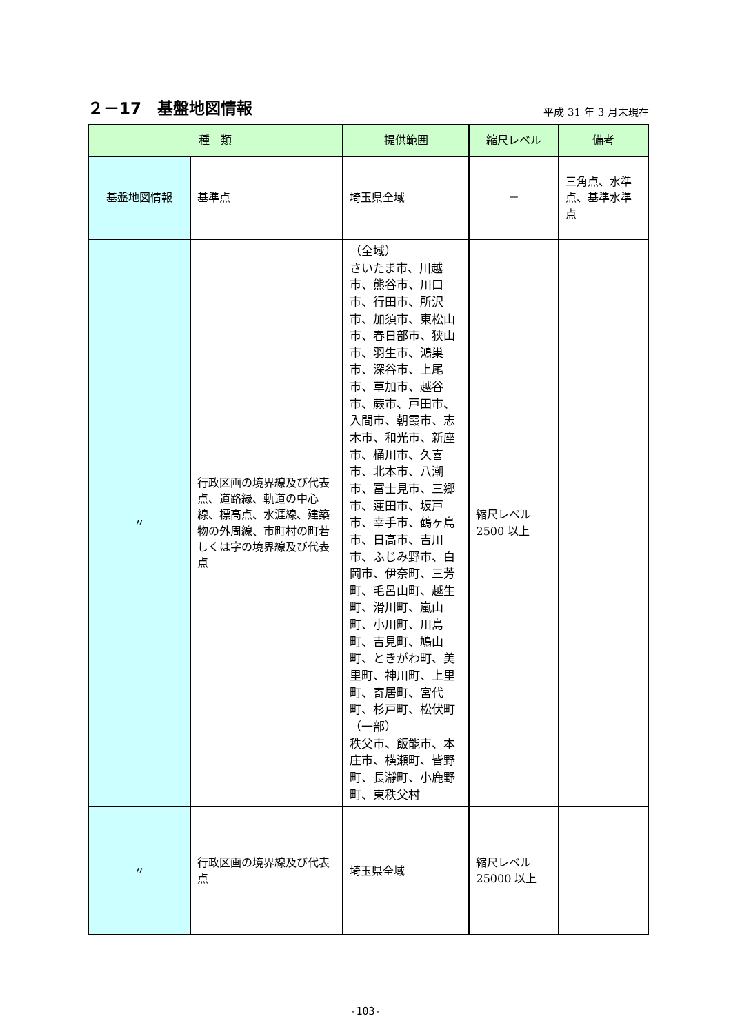２－17　基盤地図情報
平成 31 年 3 月末現在
| 種 類 | | 提供範囲 | 縮尺レベル | 備考 |
| --- | --- | --- | --- | --- |
| 基盤地図情報 | 基準点 | 埼玉県全域 | － | 三角点、水準点、基準水準点 |
| 〃 | 行政区画の境界線及び代表点、道路縁、軌道の中心線、標高点、水涯線、建築物の外周線、市町村の町若しくは字の境界線及び代表点 | （全域） さいたま市、川越市、熊谷市、川口市、行田市、所沢市、加須市、東松山市、春日部市、狭山市、羽生市、鴻巣市、深谷市、上尾市、草加市、越谷市、蕨市、戸田市、入間市、朝霞市、志木市、和光市、新座市、桶川市、久喜市、北本市、八潮市、富士見市、三郷市、蓮田市、坂戸市、幸手市、鶴ヶ島市、日高市、吉川市、ふじみ野市、白岡市、伊奈町、三芳町、毛呂山町、越生町、滑川町、嵐山町、小川町、川島町、吉見町、鳩山町、ときがわ町、美里町、神川町、上里町、寄居町、宮代町、杉戸町、松伏町 （一部） 秩父市、飯能市、本庄市、横瀬町、皆野町、長瀞町、小鹿野町、東秩父村 | 縮尺レベル 2500 以上 | |
| 〃 | 行政区画の境界線及び代表点 | 埼玉県全域 | 縮尺レベル 25000 以上 | |
-103-